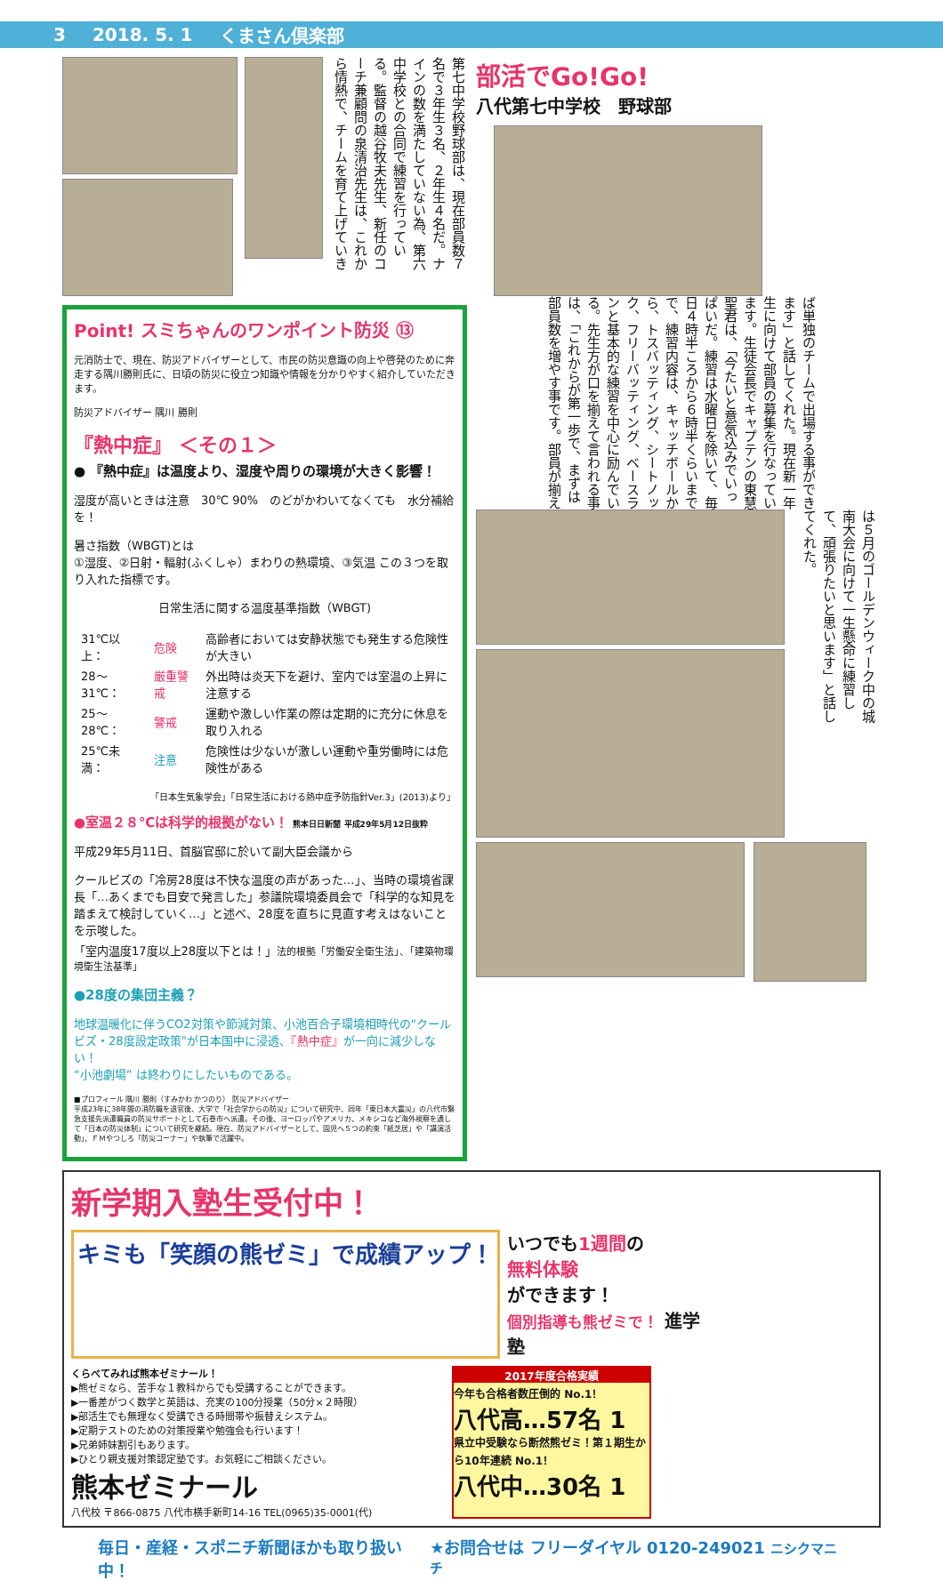3 2018. 5. 1 くまさん倶楽部
第七中学校野球部は、現在部員数７名で３年生３名、２年生４名だ。ナインの数を満たしていない為、第六中学校との合同で練習を行っている。監督の越谷牧夫先生、新任のコーチ兼顧問の泉清治先生は、これから情熱で、チームを育て上げていき
Point! スミちゃんのワンポイント防災 ⑬
元消防士で、現在、防災アドバイザーとして、市民の防災意識の向上や啓発のために奔走する隅川勝則氏に、日頃の防災に役立つ知識や情報を分かりやすく紹介していただきます。
防災アドバイザー 隅川 勝則
『熱中症』 ＜その１＞
● 『熱中症』は温度より、湿度や周りの環境が大きく影響！
湿度が高いときは注意　30℃ 90%　のどがかわいてなくても　水分補給を！
暑さ指数（WBGT)とは
①湿度、②日射・輻射(ふくしゃ）まわりの熱環境、③気温 この３つを取り入れた指標です。
日常生活に関する温度基準指数（WBGT)
| 31℃以上： | 危険 | 高齢者においては安静状態でも発生する危険性が大きい |
| 28〜31℃： | 厳重警戒 | 外出時は炎天下を避け、室内では室温の上昇に注意する |
| 25〜28℃： | 警戒 | 運動や激しい作業の際は定期的に充分に休息を取り入れる |
| 25℃未満： | 注意 | 危険性は少ないが激しい運動や重労働時には危険性がある |
「日本生気象学会」「日常生活における熱中症予防指針Ver.3」(2013)より」
●室温２８℃は科学的根拠がない！ 熊本日日新聞 平成29年5月12日抜粋
平成29年5月11日、首脳官邸に於いて副大臣会議から
クールビズの「冷房28度は不快な温度の声があった…」、当時の環境省課長「…あくまでも目安で発言した」参議院環境委員会で「科学的な知見を踏まえて検討していく…」と述べ、28度を直ちに見直す考えはないことを示唆した。
「室内温度17度以上28度以下とは！」法的根拠「労働安全衛生法」、「建築物環境衛生法基準」
●28度の集団主義？
地球温暖化に伴うCO2対策や節減対策、小池百合子環境相時代の“クールビズ・28度設定政策”が日本国中に浸透、『熱中症』が一向に減少しない！
“小池劇場” は終わりにしたいものである。
■プロフィール 隅川 勝則（すみかわ かつのり） 防災アドバイザー
平成23年に38年間の消防職を退官後、大学で「社会学からの防災」について研究中、同年「東日本大震災」の八代市緊急支援先派遣職員の防災サポートとして石巻市へ派遣。その後、ヨーロッパやアメリカ、メキシコなど海外視察を通して「日本の防災体制」について研究を継続。現在、防災アドバイザーとして、園児へ５つの約束「紙芝居」や「講演活動」、ＦＭやつしろ「防災コーナー」や執筆で活躍中。
部活でGo!Go!
八代第七中学校　野球部
ば単独のチームで出場する事ができます」と話してくれた。現在新一年生に向けて部員の募集を行なっています。生徒会長でキャプテンの東慧聖君は、「今たいと意気込みでいっぱいだ。練習は水曜日を除いて、毎日４時半ころから６時半くらいまでで、練習内容は、キャッチボールから、トスバッティング、シートノック、フリーバッティング、ベースランと基本的な練習を中心に励んでいる。先生方が口を揃えて言われる事は、「これからが第一歩で、まずは部員数を増やす事です。部員が揃え
は５月のゴールデンウィーク中の城南大会に向けて一生懸命に練習して、頑張りたいと思います」と話してくれた。
新学期入塾生受付中！
キミも「笑顔の熊ゼミ」で成績アップ！
いつでも1週間の
無料体験
ができます！
個別指導も熊ゼミで！ 進学塾
くらべてみれば熊本ゼミナール！
▶熊ゼミなら、苦手な１教科からでも受講することができます。
▶一番差がつく数学と英語は、充実の100分授業（50分×２時限）
▶部活生でも無理なく受講できる時間帯や振替えシステム。
▶定期テストのための対策授業や勉強会も行います！
▶兄弟姉妹割引もあります。
▶ひとり親支援対策認定塾です。お気軽にご相談ください。
熊本ゼミナール
八代校 〒866-0875 八代市横手新町14-16 TEL(0965)35-0001(代)
2017年度合格実績
今年も合格者数圧倒的 No.1！
八代高…57名 1
県立中受験なら断然熊ゼミ！第１期生から10年連続 No.1！
八代中…30名 1
毎日・産経・スポニチ新聞ほかも取り扱い中！ ★お問合せは フリーダイヤル 0120-249021 ニシクマニチ